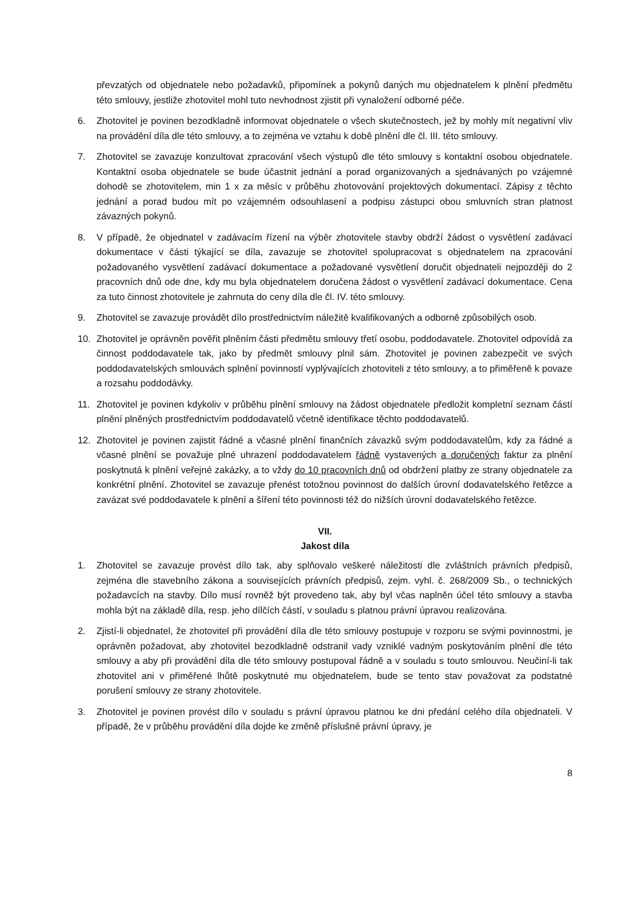převzatých od objednatele nebo požadavků, připomínek a pokynů daných mu objednatelem k plnění předmětu této smlouvy, jestliže zhotovitel mohl tuto nevhodnost zjistit při vynaložení odborné péče.
6. Zhotovitel je povinen bezodkladně informovat objednatele o všech skutečnostech, jež by mohly mít negativní vliv na provádění díla dle této smlouvy, a to zejména ve vztahu k době plnění dle čl. III. této smlouvy.
7. Zhotovitel se zavazuje konzultovat zpracování všech výstupů dle této smlouvy s kontaktní osobou objednatele. Kontaktní osoba objednatele se bude účastnit jednání a porad organizovaných a sjednávaných po vzájemné dohodě se zhotovitelem, min 1 x za měsíc v průběhu zhotovování projektových dokumentací. Zápisy z těchto jednání a porad budou mít po vzájemném odsouhlasení a podpisu zástupci obou smluvních stran platnost závazných pokynů.
8. V případě, že objednatel v zadávacím řízení na výběr zhotovitele stavby obdrží žádost o vysvětlení zadávací dokumentace v části týkající se díla, zavazuje se zhotovitel spolupracovat s objednatelem na zpracování požadovaného vysvětlení zadávací dokumentace a požadované vysvětlení doručit objednateli nejpozději do 2 pracovních dnů ode dne, kdy mu byla objednatelem doručena žádost o vysvětlení zadávací dokumentace. Cena za tuto činnost zhotovitele je zahrnuta do ceny díla dle čl. IV. této smlouvy.
9. Zhotovitel se zavazuje provádět dílo prostřednictvím náležitě kvalifikovaných a odborně způsobilých osob.
10. Zhotovitel je oprávněn pověřit plněním části předmětu smlouvy třetí osobu, poddodavatele. Zhotovitel odpovídá za činnost poddodavatele tak, jako by předmět smlouvy plnil sám. Zhotovitel je povinen zabezpečit ve svých poddodavatelských smlouvách splnění povinností vyplývajících zhotoviteli z této smlouvy, a to přiměřeně k povaze a rozsahu poddodávky.
11. Zhotovitel je povinen kdykoliv v průběhu plnění smlouvy na žádost objednatele předložit kompletní seznam částí plnění plněných prostřednictvím poddodavatelů včetně identifikace těchto poddodavatelů.
12. Zhotovitel je povinen zajistit řádné a včasné plnění finančních závazků svým poddodavatelům, kdy za řádné a včasné plnění se považuje plné uhrazení poddodavatelem řádně vystavených a doručených faktur za plnění poskytnutá k plnění veřejné zakázky, a to vždy do 10 pracovních dnů od obdržení platby ze strany objednatele za konkrétní plnění. Zhotovitel se zavazuje přenést totožnou povinnost do dalších úrovní dodavatelského řetězce a zavázat své poddodavatele k plnění a šíření této povinnosti též do nižších úrovní dodavatelského řetězce.
VII.
Jakost díla
1. Zhotovitel se zavazuje provést dílo tak, aby splňovalo veškeré náležitosti dle zvláštních právních předpisů, zejména dle stavebního zákona a souvisejících právních předpisů, zejm. vyhl. č. 268/2009 Sb., o technických požadavcích na stavby. Dílo musí rovněž být provedeno tak, aby byl včas naplněn účel této smlouvy a stavba mohla být na základě díla, resp. jeho dílčích částí, v souladu s platnou právní úpravou realizována.
2. Zjistí-li objednatel, že zhotovitel při provádění díla dle této smlouvy postupuje v rozporu se svými povinnostmi, je oprávněn požadovat, aby zhotovitel bezodkladně odstranil vady vzniklé vadným poskytováním plnění dle této smlouvy a aby při provádění díla dle této smlouvy postupoval řádně a v souladu s touto smlouvou. Neučiní-li tak zhotovitel ani v přiměřené lhůtě poskytnuté mu objednatelem, bude se tento stav považovat za podstatné porušení smlouvy ze strany zhotovitele.
3. Zhotovitel je povinen provést dílo v souladu s právní úpravou platnou ke dni předání celého díla objednateli. V případě, že v průběhu provádění díla dojde ke změně příslušné právní úpravy, je
8